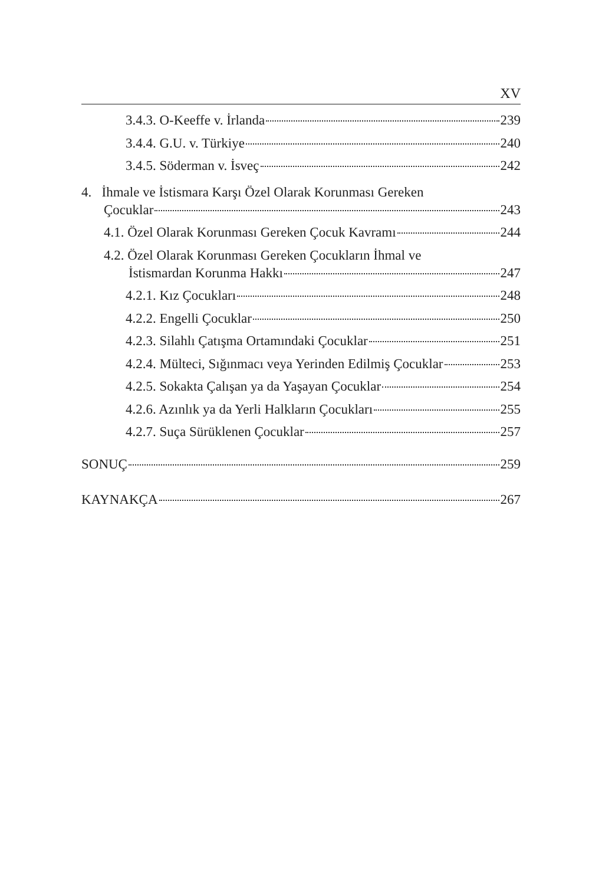XV
3.4.3. O-Keeffe v. İrlanda 239
3.4.4. G.U. v. Türkiye 240
3.4.5. Söderman v. İsveç 242
4. İhmale ve İstismara Karşı Özel Olarak Korunması Gereken
Çocuklar 243
4.1. Özel Olarak Korunması Gereken Çocuk Kavramı 244
4.2. Özel Olarak Korunması Gereken Çocukların İhmal ve
İstismardan Korunma Hakkı 247
4.2.1. Kız Çocukları 248
4.2.2. Engelli Çocuklar 250
4.2.3. Silahlı Çatışma Ortamındaki Çocuklar 251
4.2.4. Mülteci, Sığınmacı veya Yerinden Edilmiş Çocuklar 253
4.2.5. Sokakta Çalışan ya da Yaşayan Çocuklar 254
4.2.6. Azınlık ya da Yerli Halkların Çocukları 255
4.2.7. Suça Sürüklenen Çocuklar 257
SONUÇ 259
KAYNAKÇA 267